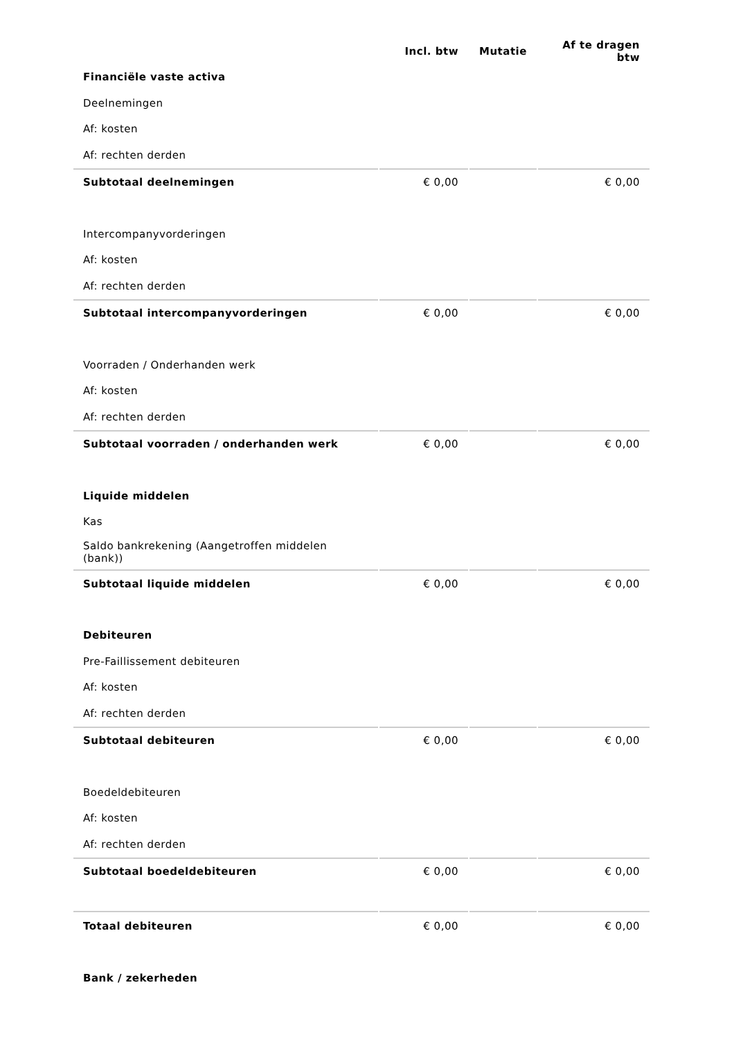| | Incl. btw | Mutatie | Af te dragen btw |
| --- | --- | --- | --- |
| Financiële vaste activa | | | |
| Deelnemingen | | | |
| Af: kosten | | | |
| Af: rechten derden | | | |
| Subtotaal deelnemingen | € 0,00 | | € 0,00 |
| Intercompanyvorderingen | | | |
| Af: kosten | | | |
| Af: rechten derden | | | |
| Subtotaal intercompanyvorderingen | € 0,00 | | € 0,00 |
| Voorraden / Onderhanden werk | | | |
| Af: kosten | | | |
| Af: rechten derden | | | |
| Subtotaal voorraden / onderhanden werk | € 0,00 | | € 0,00 |
| Liquide middelen | | | |
| Kas | | | |
| Saldo bankrekening (Aangetroffen middelen (bank)) | | | |
| Subtotaal liquide middelen | € 0,00 | | € 0,00 |
| Debiteuren | | | |
| Pre-Faillissement debiteuren | | | |
| Af: kosten | | | |
| Af: rechten derden | | | |
| Subtotaal debiteuren | € 0,00 | | € 0,00 |
| Boedeldebiteuren | | | |
| Af: kosten | | | |
| Af: rechten derden | | | |
| Subtotaal boedeldebiteuren | € 0,00 | | € 0,00 |
| Totaal debiteuren | € 0,00 | | € 0,00 |
| Bank / zekerheden | | | |